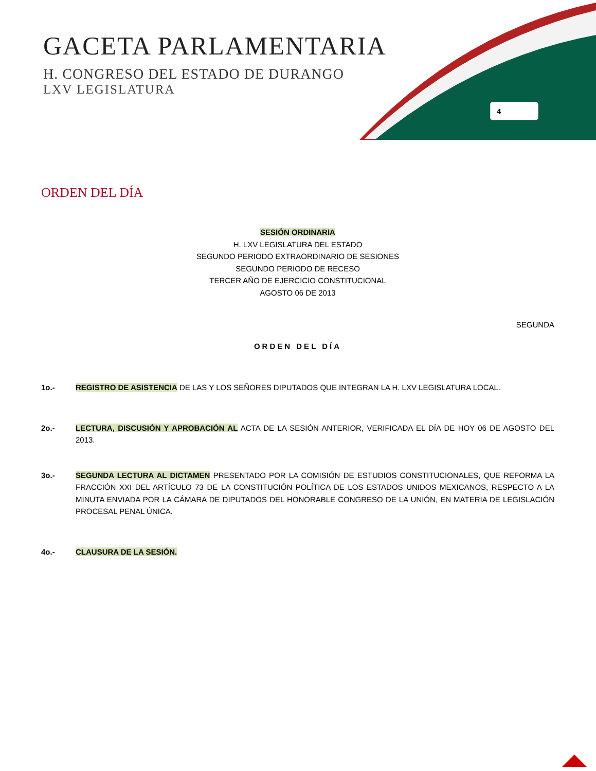GACETA PARLAMENTARIA
H. CONGRESO DEL ESTADO DE DURANGO
LXV LEGISLATURA
4
ORDEN DEL DÍA
SESIÓN ORDINARIA
H. LXV LEGISLATURA DEL ESTADO
SEGUNDO PERIODO EXTRAORDINARIO DE SESIONES
SEGUNDO PERIODO DE RECESO
TERCER AÑO DE EJERCICIO CONSTITUCIONAL
AGOSTO 06 DE 2013
SEGUNDA
ORDEN DEL DÍA
1o.- REGISTRO DE ASISTENCIA DE LAS Y LOS SEÑORES DIPUTADOS QUE INTEGRAN LA H. LXV LEGISLATURA LOCAL.
2o.- LECTURA, DISCUSIÓN Y APROBACIÓN AL ACTA DE LA SESIÓN ANTERIOR, VERIFICADA EL DÍA DE HOY 06 DE AGOSTO DEL 2013.
3o.- SEGUNDA LECTURA AL DICTAMEN PRESENTADO POR LA COMISIÓN DE ESTUDIOS CONSTITUCIONALES, QUE REFORMA LA FRACCIÓN XXI DEL ARTÍCULO 73 DE LA CONSTITUCIÓN POLÍTICA DE LOS ESTADOS UNIDOS MEXICANOS, RESPECTO A LA MINUTA ENVIADA POR LA CÁMARA DE DIPUTADOS DEL HONORABLE CONGRESO DE LA UNIÓN, EN MATERIA DE LEGISLACIÓN PROCESAL PENAL ÚNICA.
4o.- CLAUSURA DE LA SESIÓN.